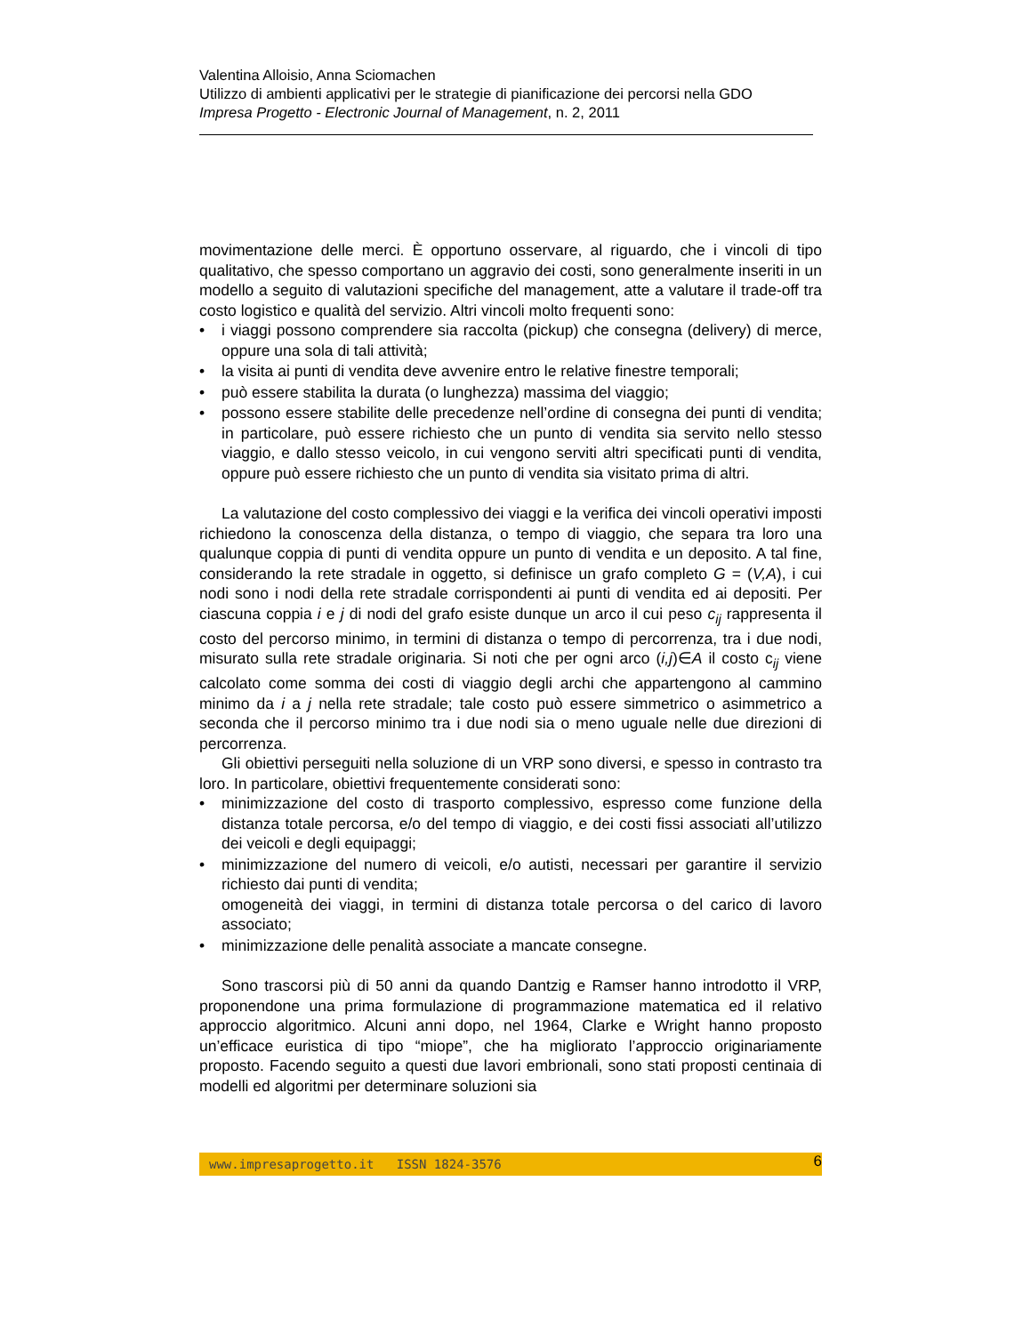Valentina Alloisio, Anna Sciomachen
Utilizzo di ambienti applicativi per le strategie di pianificazione dei percorsi nella GDO
Impresa Progetto - Electronic Journal of Management, n. 2, 2011
movimentazione delle merci. È opportuno osservare, al riguardo, che i vincoli di tipo qualitativo, che spesso comportano un aggravio dei costi, sono generalmente inseriti in un modello a seguito di valutazioni specifiche del management, atte a valutare il trade-off tra costo logistico e qualità del servizio. Altri vincoli molto frequenti sono:
• i viaggi possono comprendere sia raccolta (pickup) che consegna (delivery) di merce, oppure una sola di tali attività;
• la visita ai punti di vendita deve avvenire entro le relative finestre temporali;
• può essere stabilita la durata (o lunghezza) massima del viaggio;
• possono essere stabilite delle precedenze nell’ordine di consegna dei punti di vendita; in particolare, può essere richiesto che un punto di vendita sia servito nello stesso viaggio, e dallo stesso veicolo, in cui vengono serviti altri specificati punti di vendita, oppure può essere richiesto che un punto di vendita sia visitato prima di altri.
La valutazione del costo complessivo dei viaggi e la verifica dei vincoli operativi imposti richiedono la conoscenza della distanza, o tempo di viaggio, che separa tra loro una qualunque coppia di punti di vendita oppure un punto di vendita e un deposito. A tal fine, considerando la rete stradale in oggetto, si definisce un grafo completo G = (V,A), i cui nodi sono i nodi della rete stradale corrispondenti ai punti di vendita ed ai depositi. Per ciascuna coppia i e j di nodi del grafo esiste dunque un arco il cui peso c<sub>ij</sub> rappresenta il costo del percorso minimo, in termini di distanza o tempo di percorrenza, tra i due nodi, misurato sulla rete stradale originaria. Si noti che per ogni arco (i,j)∈A il costo c<sub>ij</sub> viene calcolato come somma dei costi di viaggio degli archi che appartengono al cammino minimo da i a j nella rete stradale; tale costo può essere simmetrico o asimmetrico a seconda che il percorso minimo tra i due nodi sia o meno uguale nelle due direzioni di percorrenza.
Gli obiettivi perseguiti nella soluzione di un VRP sono diversi, e spesso in contrasto tra loro. In particolare, obiettivi frequentemente considerati sono:
• minimizzazione del costo di trasporto complessivo, espresso come funzione della distanza totale percorsa, e/o del tempo di viaggio, e dei costi fissi associati all’utilizzo dei veicoli e degli equipaggi;
• minimizzazione del numero di veicoli, e/o autisti, necessari per garantire il servizio richiesto dai punti di vendita;
omogeneità dei viaggi, in termini di distanza totale percorsa o del carico di lavoro associato;
• minimizzazione delle penalità associate a mancate consegne.
Sono trascorsi più di 50 anni da quando Dantzig e Ramser hanno introdotto il VRP, proponendone una prima formulazione di programmazione matematica ed il relativo approccio algoritmico. Alcuni anni dopo, nel 1964, Clarke e Wright hanno proposto un’efficace euristica di tipo “miope”, che ha migliorato l’approccio originariamente proposto. Facendo seguito a questi due lavori embrionali, sono stati proposti centinaia di modelli ed algoritmi per determinare soluzioni sia
www.impresaprogetto.it ISSN 1824-3576 6